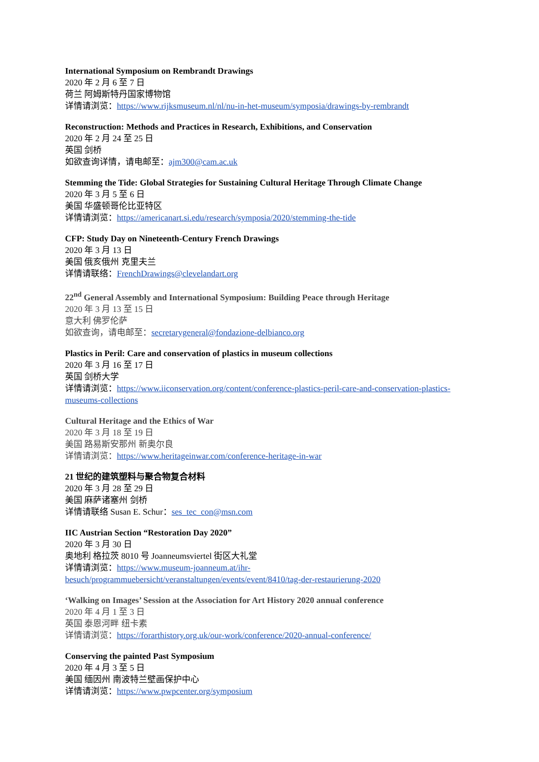International Symposium on Rembrandt Drawings
2020 年 2 月 6 至 7 日
荷兰 阿姆斯特丹国家博物馆
详情请浏览：https://www.rijksmuseum.nl/nl/nu-in-het-museum/symposia/drawings-by-rembrandt
Reconstruction: Methods and Practices in Research, Exhibitions, and Conservation
2020 年 2 月 24 至 25 日
英国 剑桥
如欲查询详情，请电邮至：ajm300@cam.ac.uk
Stemming the Tide: Global Strategies for Sustaining Cultural Heritage Through Climate Change
2020 年 3 月 5 至 6 日
美国 华盛顿哥伦比亚特区
详情请浏览：https://americanart.si.edu/research/symposia/2020/stemming-the-tide
CFP: Study Day on Nineteenth-Century French Drawings
2020 年 3 月 13 日
美国 俄亥俄州 克里夫兰
详情请联络：FrenchDrawings@clevelandart.org
22<sup>nd</sup> General Assembly and International Symposium: Building Peace through Heritage
2020 年 3 月 13 至 15 日
意大利 佛罗伦萨
如欲查询，请电邮至：secretarygeneral@fondazione-delbianco.org
Plastics in Peril: Care and conservation of plastics in museum collections
2020 年 3 月 16 至 17 日
英国 剑桥大学
详情请浏览：https://www.iiconservation.org/content/conference-plastics-peril-care-and-conservation-plastics-museums-collections
Cultural Heritage and the Ethics of War
2020 年 3 月 18 至 19 日
美国 路易斯安那州 新奥尔良
详情请浏览：https://www.heritageinwar.com/conference-heritage-in-war
21 世纪的建筑塑料与聚合物复合材料
2020 年 3 月 28 至 29 日
美国 麻萨诸塞州 剑桥
详情请联络 Susan E. Schur：ses_tec_con@msn.com
IIC Austrian Section “Restoration Day 2020”
2020 年 3 月 30 日
奥地利 格拉茨 8010 号 Joanneumsviertel 街区大礼堂
详情请浏览：https://www.museum-joanneum.at/ihr-besuch/programmuebersicht/veranstaltungen/events/event/8410/tag-der-restaurierung-2020
‘Walking on Images’ Session at the Association for Art History 2020 annual conference
2020 年 4 月 1 至 3 日
英国 泰恩河畔 纽卡素
详情请浏览：https://forarthistory.org.uk/our-work/conference/2020-annual-conference/
Conserving the painted Past Symposium
2020 年 4 月 3 至 5 日
美国 缅因州 南波特兰壁画保护中心
详情请浏览：https://www.pwpcenter.org/symposium